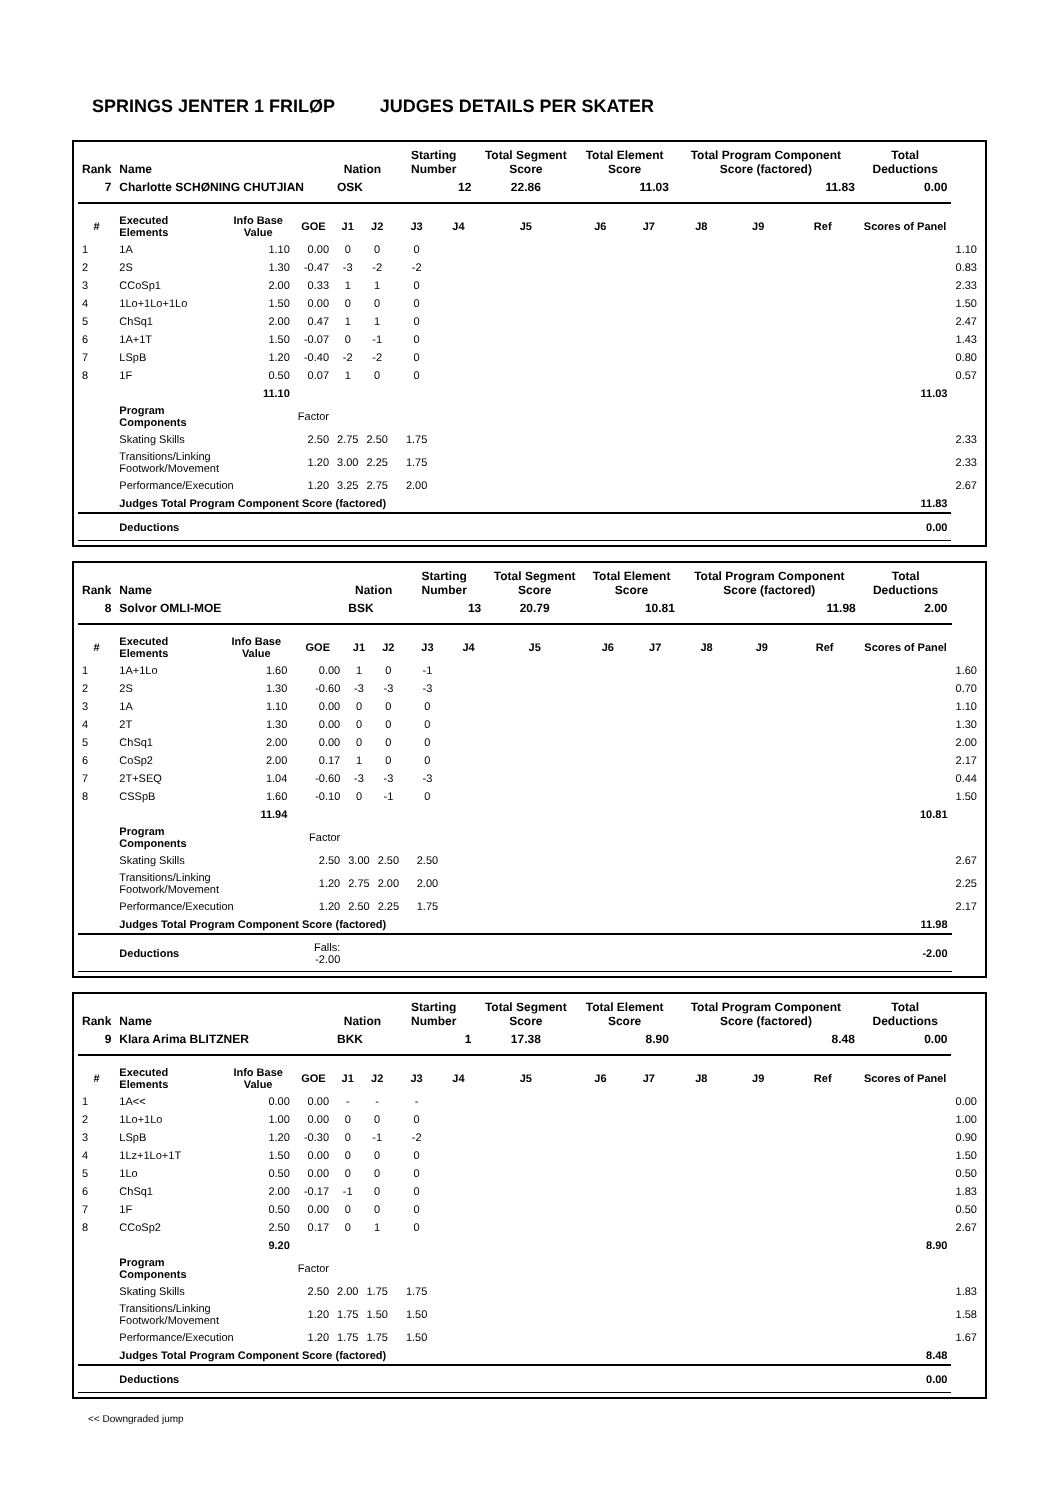SPRINGS JENTER 1 FRILØP JUDGES DETAILS PER SKATER
| Rank | Name | | | Nation | | Starting Number | | Total Segment Score | Total Element Score | | Total Program Component Score (factored) | | | Total Deductions | |
| --- | --- | --- | --- | --- | --- | --- | --- | --- | --- | --- | --- | --- | --- | --- | --- |
| 7 | Charlotte SCHØNING CHUTJIAN | | | OSK | | 12 | | 22.86 | 11.03 | | 11.83 | | | 0.00 | |
| # | Executed Elements | Info Base Value | GOE | J1 | J2 | J3 | J4 | J5 | J6 | J7 | J8 | J9 | Ref | Scores of Panel | |
| 1 | 1A | 1.10 | 0.00 | 0 | 0 | 0 | | | | | | | | | 1.10 |
| 2 | 2S | 1.30 | -0.47 | -3 | -2 | -2 | | | | | | | | | 0.83 |
| 3 | CCoSp1 | 2.00 | 0.33 | 1 | 1 | 0 | | | | | | | | | 2.33 |
| 4 | 1Lo+1Lo+1Lo | 1.50 | 0.00 | 0 | 0 | 0 | | | | | | | | | 1.50 |
| 5 | ChSq1 | 2.00 | 0.47 | 1 | 1 | 0 | | | | | | | | | 2.47 |
| 6 | 1A+1T | 1.50 | -0.07 | 0 | -1 | 0 | | | | | | | | | 1.43 |
| 7 | LSpB | 1.20 | -0.40 | -2 | -2 | 0 | | | | | | | | | 0.80 |
| 8 | 1F | 0.50 | 0.07 | 1 | 0 | 0 | | | | | | | | | 0.57 |
| | | 11.10 | | | | | | | | | | | | 11.03 | |
| | Program Components | | Factor | | | | | | | | | | | | |
| | Skating Skills | | 2.50 | 2.75 | 2.50 | 1.75 | | | | | | | | | 2.33 |
| | Transitions/Linking Footwork/Movement | | 1.20 | 3.00 | 2.25 | 1.75 | | | | | | | | | 2.33 |
| | Performance/Execution | | 1.20 | 3.25 | 2.75 | 2.00 | | | | | | | | | 2.67 |
| | Judges Total Program Component Score (factored) | | | | | | | | | | | | | 11.83 | |
| | Deductions | | | | | | | | | | | | | 0.00 | |
| Rank | Name | | | Nation | | Starting Number | | Total Segment Score | Total Element Score | | Total Program Component Score (factored) | | | Total Deductions | |
| --- | --- | --- | --- | --- | --- | --- | --- | --- | --- | --- | --- | --- | --- | --- | --- |
| 8 | Solvor OMLI-MOE | | | BSK | | 13 | | 20.79 | 10.81 | | 11.98 | | | 2.00 | |
| # | Executed Elements | Info Base Value | GOE | J1 | J2 | J3 | J4 | J5 | J6 | J7 | J8 | J9 | Ref | Scores of Panel | |
| 1 | 1A+1Lo | 1.60 | 0.00 | 1 | 0 | -1 | | | | | | | | | 1.60 |
| 2 | 2S | 1.30 | -0.60 | -3 | -3 | -3 | | | | | | | | | 0.70 |
| 3 | 1A | 1.10 | 0.00 | 0 | 0 | 0 | | | | | | | | | 1.10 |
| 4 | 2T | 1.30 | 0.00 | 0 | 0 | 0 | | | | | | | | | 1.30 |
| 5 | ChSq1 | 2.00 | 0.00 | 0 | 0 | 0 | | | | | | | | | 2.00 |
| 6 | CoSp2 | 2.00 | 0.17 | 1 | 0 | 0 | | | | | | | | | 2.17 |
| 7 | 2T+SEQ | 1.04 | -0.60 | -3 | -3 | -3 | | | | | | | | | 0.44 |
| 8 | CSSpB | 1.60 | -0.10 | 0 | -1 | 0 | | | | | | | | | 1.50 |
| | | 11.94 | | | | | | | | | | | | 10.81 | |
| | Program Components | | Factor | | | | | | | | | | | | |
| | Skating Skills | | 2.50 | 3.00 | 2.50 | 2.50 | | | | | | | | | 2.67 |
| | Transitions/Linking Footwork/Movement | | 1.20 | 2.75 | 2.00 | 2.00 | | | | | | | | | 2.25 |
| | Performance/Execution | | 1.20 | 2.50 | 2.25 | 1.75 | | | | | | | | | 2.17 |
| | Judges Total Program Component Score (factored) | | | | | | | | | | | | | 11.98 | |
| | Deductions | | Falls: -2.00 | | | | | | | | | | | -2.00 | |
| Rank | Name | | | Nation | | Starting Number | | Total Segment Score | Total Element Score | | Total Program Component Score (factored) | | | Total Deductions | |
| --- | --- | --- | --- | --- | --- | --- | --- | --- | --- | --- | --- | --- | --- | --- | --- |
| 9 | Klara Arima BLITZNER | | | BKK | | 1 | | 17.38 | 8.90 | | 8.48 | | | 0.00 | |
| # | Executed Elements | Info Base Value | GOE | J1 | J2 | J3 | J4 | J5 | J6 | J7 | J8 | J9 | Ref | Scores of Panel | |
| 1 | 1A<< | 0.00 | 0.00 | - | - | - | | | | | | | | | 0.00 |
| 2 | 1Lo+1Lo | 1.00 | 0.00 | 0 | 0 | 0 | | | | | | | | | 1.00 |
| 3 | LSpB | 1.20 | -0.30 | 0 | -1 | -2 | | | | | | | | | 0.90 |
| 4 | 1Lz+1Lo+1T | 1.50 | 0.00 | 0 | 0 | 0 | | | | | | | | | 1.50 |
| 5 | 1Lo | 0.50 | 0.00 | 0 | 0 | 0 | | | | | | | | | 0.50 |
| 6 | ChSq1 | 2.00 | -0.17 | -1 | 0 | 0 | | | | | | | | | 1.83 |
| 7 | 1F | 0.50 | 0.00 | 0 | 0 | 0 | | | | | | | | | 0.50 |
| 8 | CCoSp2 | 2.50 | 0.17 | 0 | 1 | 0 | | | | | | | | | 2.67 |
| | | 9.20 | | | | | | | | | | | | 8.90 | |
| | Program Components | | Factor | | | | | | | | | | | | |
| | Skating Skills | | 2.50 | 2.00 | 1.75 | 1.75 | | | | | | | | | 1.83 |
| | Transitions/Linking Footwork/Movement | | 1.20 | 1.75 | 1.50 | 1.50 | | | | | | | | | 1.58 |
| | Performance/Execution | | 1.20 | 1.75 | 1.75 | 1.50 | | | | | | | | | 1.67 |
| | Judges Total Program Component Score (factored) | | | | | | | | | | | | | 8.48 | |
| | Deductions | | | | | | | | | | | | | 0.00 | |
<< Downgraded jump